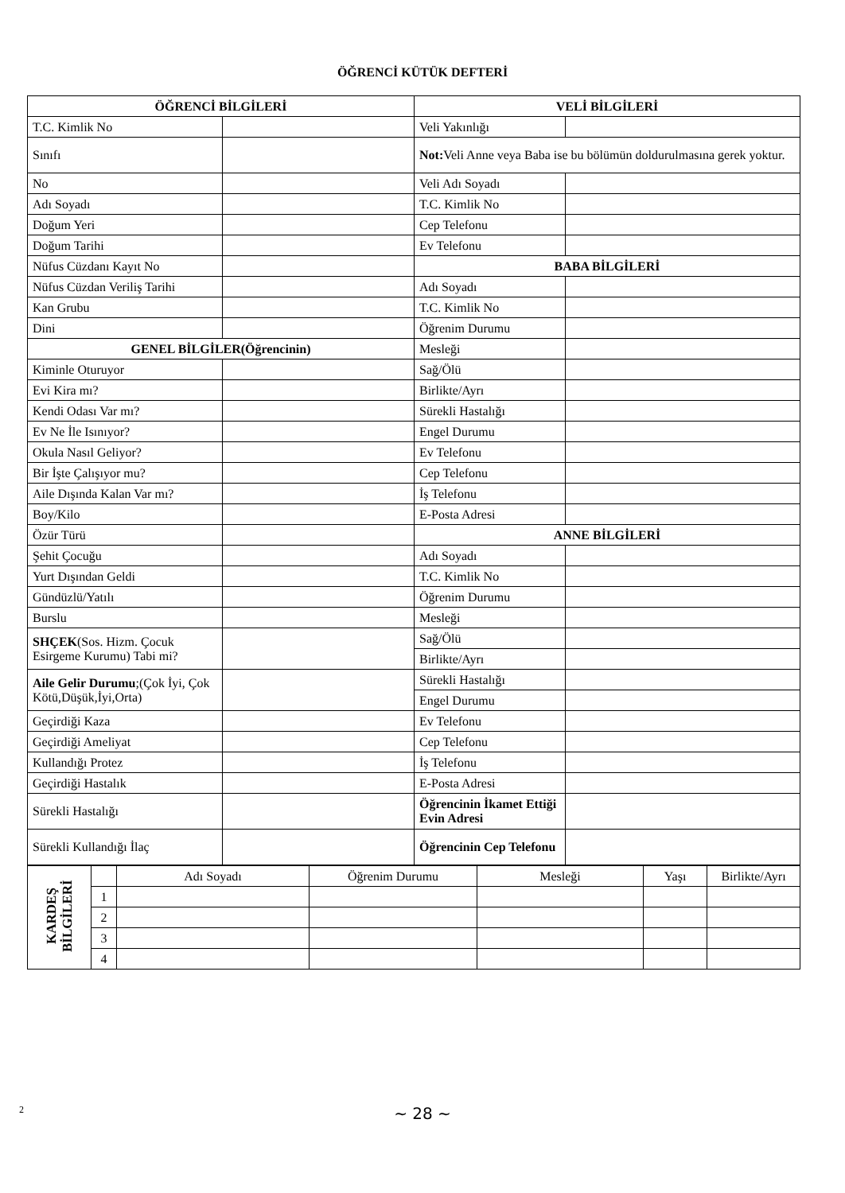ÖĞRENCİ KÜTÜK DEFTERİ
| ÖĞRENCİ BİLGİLERİ | | VELİ BİLGİLERİ | |
| --- | --- | --- | --- |
| T.C. Kimlik No | | Veli Yakınlığı | |
| Sınıfı | | Not: Veli Anne veya Baba ise bu bölümün doldurulmasına gerek yoktur. | |
| No | | Veli Adı Soyadı | |
| Adı Soyadı | | T.C. Kimlik No | |
| Doğum Yeri | | Cep Telefonu | |
| Doğum Tarihi | | Ev Telefonu | |
| Nüfus Cüzdanı Kayıt No | | BABA BİLGİLERİ | |
| Nüfus Cüzdan Veriliş Tarihi | | Adı Soyadı | |
| Kan Grubu | | T.C. Kimlik No | |
| Dini | | Öğrenim Durumu | |
| GENEL BİLGİLER(Öğrencinin) | | Mesleği | |
| Kiminle Oturuyor | | Sağ/Ölü | |
| Evi Kira mı? | | Birlikte/Ayrı | |
| Kendi Odası Var mı? | | Sürekli Hastalığı | |
| Ev Ne İle Isınıyor? | | Engel Durumu | |
| Okula Nasıl Geliyor? | | Ev Telefonu | |
| Bir İşte Çalışıyor mu? | | Cep Telefonu | |
| Aile Dışında Kalan Var mı? | | İş Telefonu | |
| Boy/Kilo | | E-Posta Adresi | |
| Özür Türü | | ANNE BİLGİLERİ | |
| Şehit Çocuğu | | Adı Soyadı | |
| Yurt Dışından Geldi | | T.C. Kimlik No | |
| Gündüzlü/Yatılı | | Öğrenim Durumu | |
| Burslu | | Mesleği | |
| SHÇEK (Sos. Hizm. Çocuk Esirgeme Kurumu) Tabi mi? | | Sağ/Ölü | |
| | | Birlikte/Ayrı | |
| Aile Gelir Durumu ;(Çok İyi, Çok Kötü,Düşük,İyi,Orta) | | Sürekli Hastalığı | |
| | | Engel Durumu | |
| Geçirdiği Kaza | | Ev Telefonu | |
| Geçirdiği Ameliyat | | Cep Telefonu | |
| Kullandığı Protez | | İş Telefonu | |
| Geçirdiği Hastalık | | E-Posta Adresi | |
| Sürekli Hastalığı | | Öğrencinin İkamet Ettiği Evin Adresi | |
| Sürekli Kullandığı İlaç | | Öğrencinin Cep Telefonu | |
| KARDEŞ BİLGİLERİ | | Adı Soyadı | Öğrenim Durumu | Mesleği | Yaşı | Birlikte/Ayrı |
| | 1 | | | | | |
| | 2 | | | | | |
| | 3 | | | | | |
| | 4 | | | | | |
2
~ 28 ~